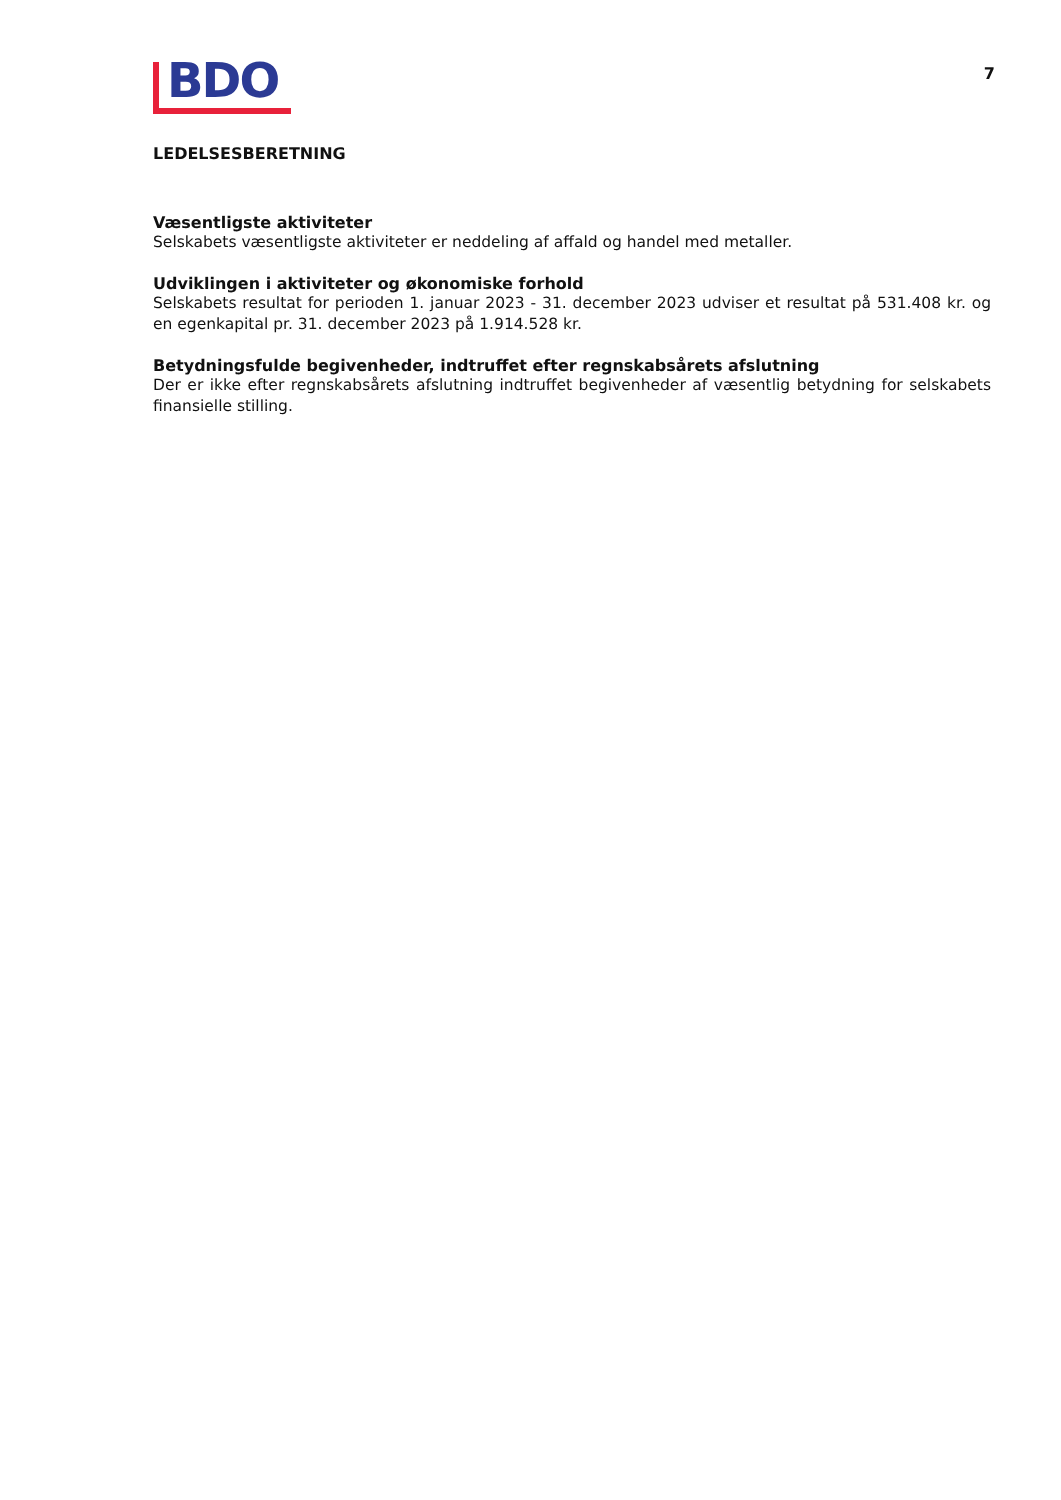BDO
7
LEDELSESBERETNING
Væsentligste aktiviteter
Selskabets væsentligste aktiviteter er neddeling af affald og handel med metaller.
Udviklingen i aktiviteter og økonomiske forhold
Selskabets resultat for perioden 1. januar 2023 - 31. december 2023 udviser et resultat på 531.408 kr. og en egenkapital pr. 31. december 2023 på 1.914.528 kr.
Betydningsfulde begivenheder, indtruffet efter regnskabsårets afslutning
Der er ikke efter regnskabsårets afslutning indtruffet begivenheder af væsentlig betydning for selskabets finansielle stilling.